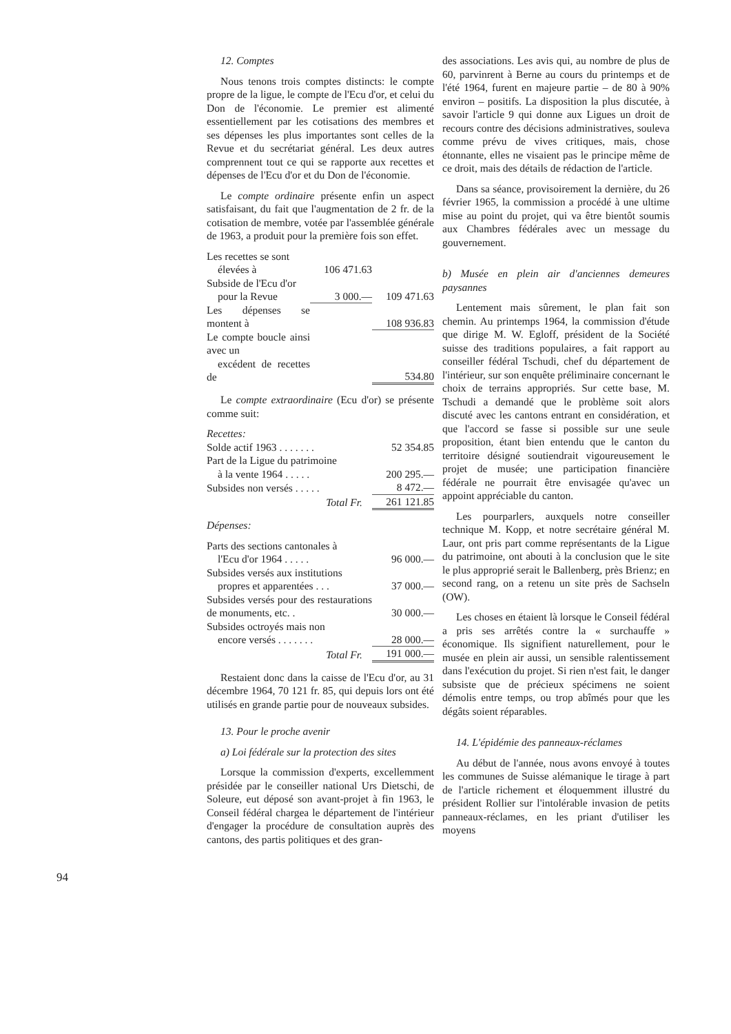94
12. Comptes
Nous tenons trois comptes distincts: le compte propre de la ligue, le compte de l'Ecu d'or, et celui du Don de l'économie. Le premier est alimenté essentiellement par les cotisations des membres et ses dépenses les plus importantes sont celles de la Revue et du secrétariat général. Les deux autres comprennent tout ce qui se rapporte aux recettes et dépenses de l'Ecu d'or et du Don de l'économie.
Le compte ordinaire présente enfin un aspect satisfaisant, du fait que l'augmentation de 2 fr. de la cotisation de membre, votée par l'assemblée générale de 1963, a produit pour la première fois son effet.
| Les recettes se sont élevées à | 106 471.63 | |
| Subside de l'Ecu d'or pour la Revue | 3 000.— | 109 471.63 |
| Les dépenses se montent à | | 108 936.83 |
| Le compte boucle ainsi avec un excédent de recettes de | | 534.80 |
Le compte extraordinaire (Ecu d'or) se présente comme suit:
| Recettes: | |
| Solde actif 1963 . . . . . . . | 52 354.85 |
| Part de la Ligue du patrimoine à la vente 1964 . . . . . | 200 295.— |
| Subsides non versés . . . . . | 8 472.— |
| Total Fr. | 261 121.85 |
| Dépenses: | |
| Parts des sections cantonales à l'Ecu d'or 1964 . . . . . | 96 000.— |
| Subsides versés aux institutions propres et apparentées . . . | 37 000.— |
| Subsides versés pour des restaurations de monuments, etc. . | 30 000.— |
| Subsides octroyés mais non encore versés . . . . . . . | 28 000.— |
| Total Fr. | 191 000.— |
Restaient donc dans la caisse de l'Ecu d'or, au 31 décembre 1964, 70 121 fr. 85, qui depuis lors ont été utilisés en grande partie pour de nouveaux subsides.
13. Pour le proche avenir
a) Loi fédérale sur la protection des sites
Lorsque la commission d'experts, excellemment présidée par le conseiller national Urs Dietschi, de Soleure, eut déposé son avant-projet à fin 1963, le Conseil fédéral chargea le département de l'intérieur d'engager la procédure de consultation auprès des cantons, des partis politiques et des gran-
des associations. Les avis qui, au nombre de plus de 60, parvinrent à Berne au cours du printemps et de l'été 1964, furent en majeure partie – de 80 à 90% environ – positifs. La disposition la plus discutée, à savoir l'article 9 qui donne aux Ligues un droit de recours contre des décisions administratives, souleva comme prévu de vives critiques, mais, chose étonnante, elles ne visaient pas le principe même de ce droit, mais des détails de rédaction de l'article.
Dans sa séance, provisoirement la dernière, du 26 février 1965, la commission a procédé à une ultime mise au point du projet, qui va être bientôt soumis aux Chambres fédérales avec un message du gouvernement.
b) Musée en plein air d'anciennes demeures paysannes
Lentement mais sûrement, le plan fait son chemin. Au printemps 1964, la commission d'étude que dirige M. W. Egloff, président de la Société suisse des traditions populaires, a fait rapport au conseiller fédéral Tschudi, chef du département de l'intérieur, sur son enquête préliminaire concernant le choix de terrains appropriés. Sur cette base, M. Tschudi a demandé que le problème soit alors discuté avec les cantons entrant en considération, et que l'accord se fasse si possible sur une seule proposition, étant bien entendu que le canton du territoire désigné soutiendrait vigoureusement le projet de musée; une participation financière fédérale ne pourrait être envisagée qu'avec un appoint appréciable du canton.
Les pourparlers, auxquels notre conseiller technique M. Kopp, et notre secrétaire général M. Laur, ont pris part comme représentants de la Ligue du patrimoine, ont abouti à la conclusion que le site le plus approprié serait le Ballenberg, près Brienz; en second rang, on a retenu un site près de Sachseln (OW).
Les choses en étaient là lorsque le Conseil fédéral a pris ses arrêtés contre la « surchauffe » économique. Ils signifient naturellement, pour le musée en plein air aussi, un sensible ralentissement dans l'exécution du projet. Si rien n'est fait, le danger subsiste que de précieux spécimens ne soient démolis entre temps, ou trop abîmés pour que les dégâts soient réparables.
14. L'épidémie des panneaux-réclames
Au début de l'année, nous avons envoyé à toutes les communes de Suisse alémanique le tirage à part de l'article richement et éloquemment illustré du président Rollier sur l'intolérable invasion de petits panneaux-réclames, en les priant d'utiliser les moyens